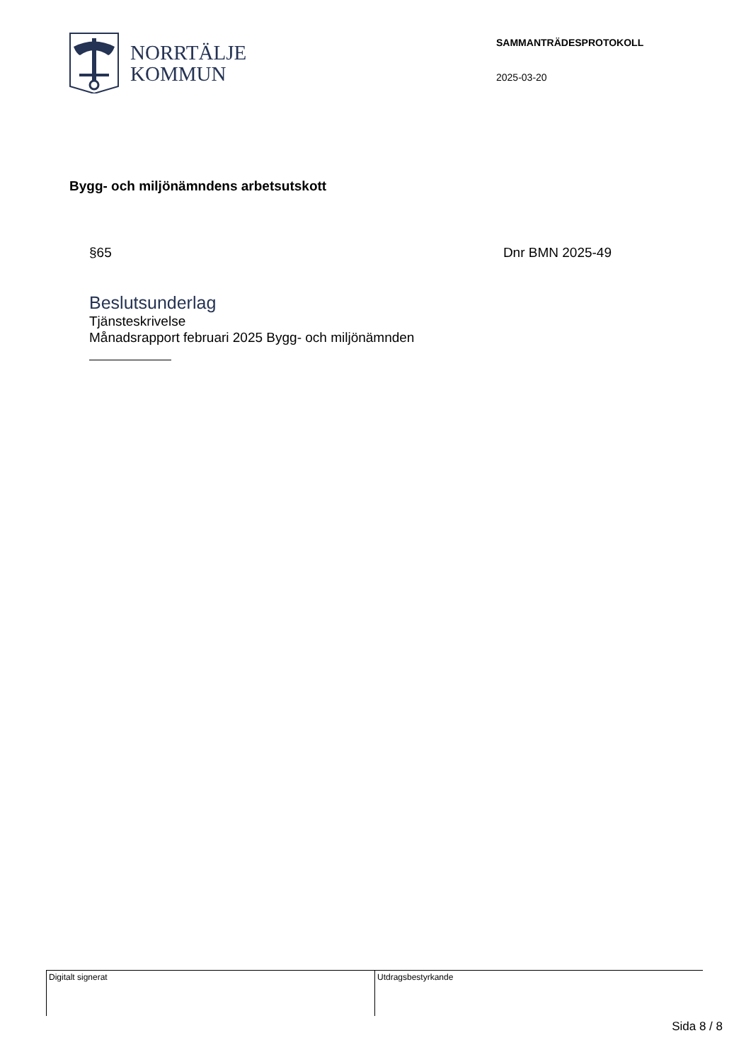NORRTÄLJE
KOMMUN
SAMMANTRÄDESPROTOKOLL
2025-03-20
Bygg- och miljönämndens arbetsutskott
§65 Dnr BMN 2025-49
Beslutsunderlag
Tjänsteskrivelse
Månadsrapport februari 2025 Bygg- och miljönämnden
Digitalt signerat Utdragsbestyrkande
Sida 8 / 8